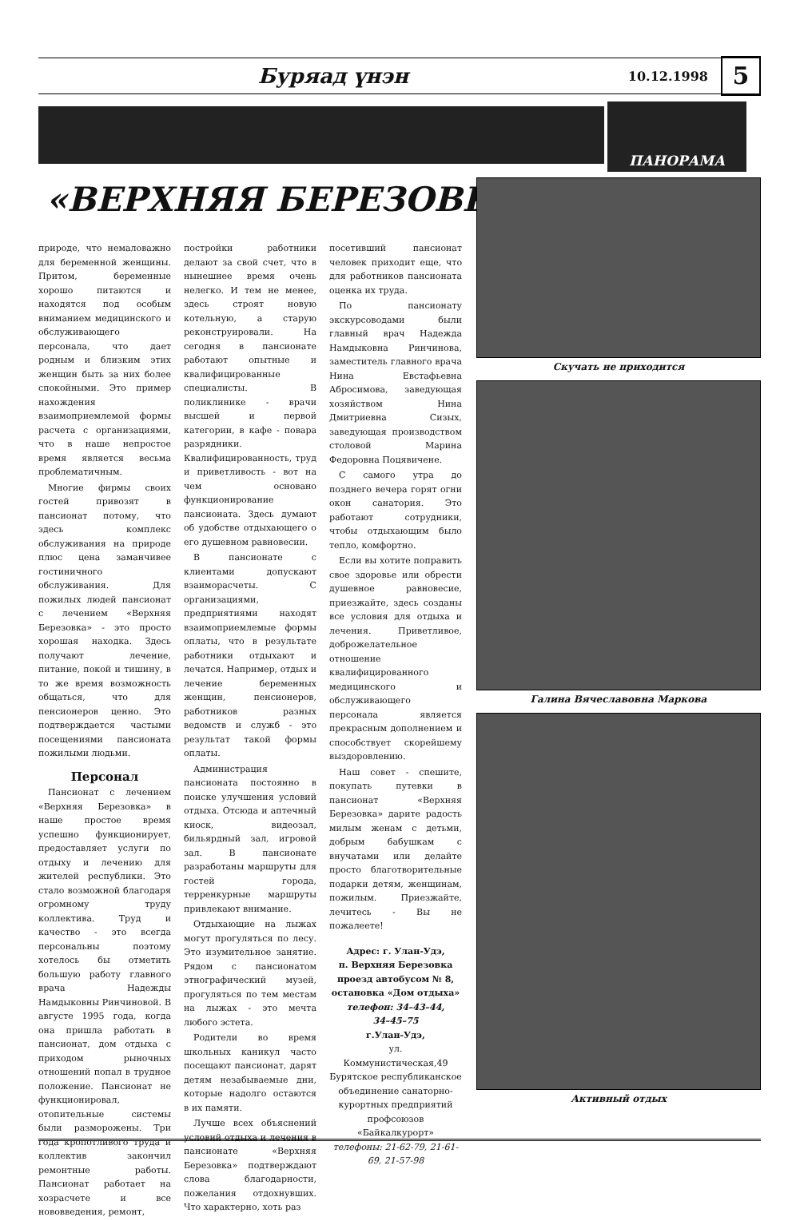Буряад үнэн
10.12.1998
5
ПАНОРАМА
«ВЕРХНЯЯ БЕРЕЗОВКА»
природе, что немаловажно для беременной женщины. Притом, беременные хорошо питаются и находятся под особым вниманием медицинского и обслуживающего персонала, что дает родным и близким этих женщин быть за них более спокойными. Это пример нахождения взаимоприемлемой формы расчета с организациями, что в наше непростое время является весьма проблематичным.
Многие фирмы своих гостей привозят в пансионат потому, что здесь комплекс обслуживания на природе плюс цена заманчивее гостиничного обслуживания. Для пожилых людей пансионат с лечением «Верхняя Березовка» - это просто хорошая находка. Здесь получают лечение, питание, покой и тишину, в то же время возможность общаться, что для пенсионеров ценно. Это подтверждается частыми посещениями пансионата пожилыми людьми.
Персонал
Пансионат с лечением «Верхняя Березовка» в наше простое время успешно функционирует, предоставляет услуги по отдыху и лечению для жителей республики. Это стало возможной благодаря огромному труду коллектива. Труд и качество - это всегда персональны поэтому хотелось бы отметить большую работу главного врача Надежды Намдыковны Ринчиновой. В августе 1995 года, когда она пришла работать в пансионат, дом отдыха с приходом рыночных отношений попал в трудное положение. Пансионат не функционировал, отопительные системы были разморожены. Три года кропотливого труда и коллектив закончил ремонтные работы. Пансионат работает на хозрасчете и все нововведения, ремонт,
постройки работники делают за свой счет, что в нынешнее время очень нелегко. И тем не менее, здесь строят новую котельную, а старую реконструировали. На сегодня в пансионате работают опытные и квалифицированные специалисты. В поликлинике - врачи высшей и первой категории, в кафе - повара разрядники. Квалифицированность, труд и приветливость - вот на чем основано функционирование пансионата. Здесь думают об удобстве отдыхающего о его душевном равновесии.
В пансионате с клиентами допускают взаиморасчеты. С организациями, предприятиями находят взаимоприемлемые формы оплаты, что в результате работники отдыхают и лечатся. Например, отдых и лечение беременных женщин, пенсионеров, работников разных ведомств и служб - это результат такой формы оплаты.
Администрация пансионата постоянно в поиске улучшения условий отдыха. Отсюда и аптечный киоск, видеозал, бильярдный зал, игровой зал. В пансионате разработаны маршруты для гостей города, терренкурные маршруты привлекают внимание.
Отдыхающие на лыжах могут прогуляться по лесу. Это изумительное занятие. Рядом с пансионатом этнографический музей, прогуляться по тем местам на лыжах - это мечта любого эстета.
Родители во время школьных каникул часто посещают пансионат, дарят детям незабываемые дни, которые надолго остаются в их памяти.
Лучше всех объяснений условий отдыха и лечения в пансионате «Верхняя Березовка» подтверждают слова благодарности, пожелания отдохнувших. Что характерно, хоть раз
посетивший пансионат человек приходит еще, что для работников пансионата оценка их труда.
По пансионату экскурсоводами были главный врач Надежда Намдыковна Ринчинова, заместитель главного врача Нина Евстафьевна Абросимова, заведующая хозяйством Нина Дмитриевна Сизых, заведующая производством столовой Марина Федоровна Поцявичене.
С самого утра до позднего вечера горят огни окон санатория. Это работают сотрудники, чтобы отдыхающим было тепло, комфортно.
Если вы хотите поправить свое здоровье или обрести душевное равновесие, приезжайте, здесь созданы все условия для отдыха и лечения. Приветливое, доброжелательное отношение квалифицированного медицинского и обслуживающего персонала является прекрасным дополнением и способствует скорейшему выздоровлению.
Наш совет - спешите, покупать путевки в пансионат «Верхняя Березовка» дарите радость милым женам с детьми, добрым бабушкам с внучатами или делайте просто благотворительные подарки детям, женщинам, пожилым. Приезжайте, лечитесь - Вы не пожалеете!
Адрес: г. Улан-Удэ,
п. Верхняя Березовка
проезд автобусом № 8,
остановка «Дом отдыха»
телефон: 34–43–44,
34–45–75
г.Улан-Удэ,
ул.
Коммунистическая,49
Бурятское республиканское объединение санаторно-курортных предприятий профсоюзов «Байкалкурорт»
телефоны: 21-62-79, 21-61-69, 21-57-98
Скучать не приходится
Галина Вячеславовна Маркова
Активный отдых